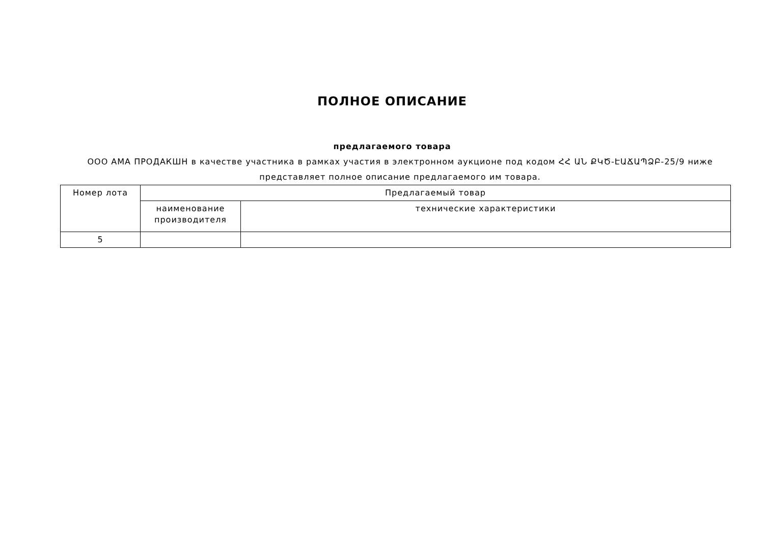ПОЛНОЕ ОПИСАНИЕ
предлагаемого товара
ООО АМА ПРОДАКШН в качестве участника в рамках участия в электронном аукционе под кодом ՀՀ ԱՆ ՔԿԾ-ԷԱՃԱՊՁԲ-25/9 ниже представляет полное описание предлагаемого им товара.
| Номер лота | Предлагаемый товар | |
| --- | --- | --- |
| | наименование производителя | технические характеристики |
| 5 | | |